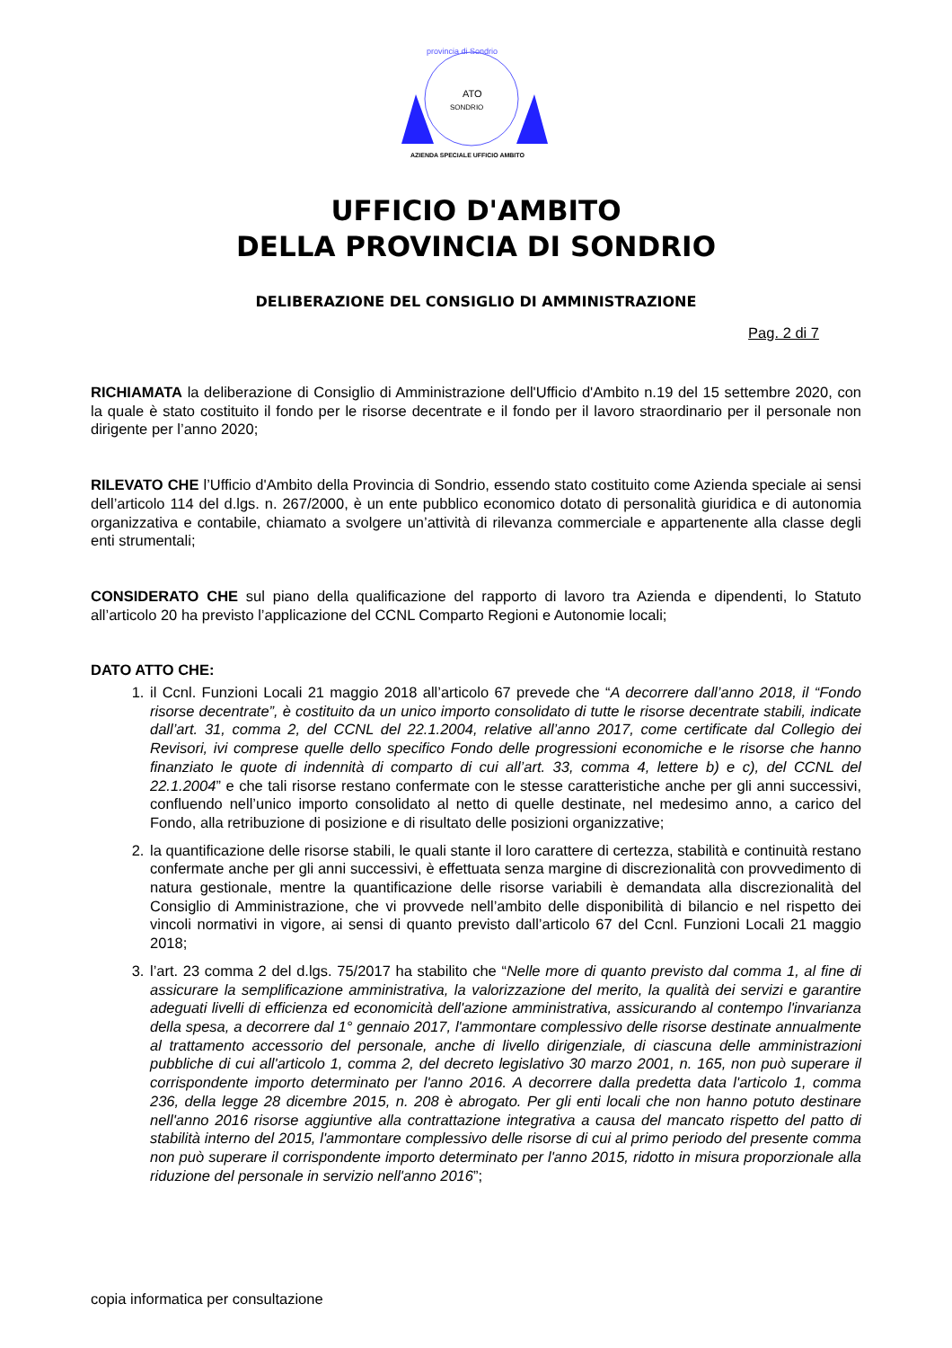ATO
SONDRIO
provincia di Sondrio
AZIENDA SPECIALE UFFICIO AMBITO
UFFICIO D'AMBITO
DELLA PROVINCIA DI SONDRIO
DELIBERAZIONE DEL CONSIGLIO DI AMMINISTRAZIONE
Pag. 2 di 7
RICHIAMATA la deliberazione di Consiglio di Amministrazione dell'Ufficio d'Ambito n.19 del 15 settembre 2020, con la quale è stato costituito il fondo per le risorse decentrate e il fondo per il lavoro straordinario per il personale non dirigente per l’anno 2020;
RILEVATO CHE l’Ufficio d'Ambito della Provincia di Sondrio, essendo stato costituito come Azienda speciale ai sensi dell’articolo 114 del d.lgs. n. 267/2000, è un ente pubblico economico dotato di personalità giuridica e di autonomia organizzativa e contabile, chiamato a svolgere un’attività di rilevanza commerciale e appartenente alla classe degli enti strumentali;
CONSIDERATO CHE sul piano della qualificazione del rapporto di lavoro tra Azienda e dipendenti, lo Statuto all’articolo 20 ha previsto l’applicazione del CCNL Comparto Regioni e Autonomie locali;
DATO ATTO CHE:
1. il Ccnl. Funzioni Locali 21 maggio 2018 all’articolo 67 prevede che “A decorrere dall’anno 2018, il “Fondo risorse decentrate”, è costituito da un unico importo consolidato di tutte le risorse decentrate stabili, indicate dall’art. 31, comma 2, del CCNL del 22.1.2004, relative all’anno 2017, come certificate dal Collegio dei Revisori, ivi comprese quelle dello specifico Fondo delle progressioni economiche e le risorse che hanno finanziato le quote di indennità di comparto di cui all’art. 33, comma 4, lettere b) e c), del CCNL del 22.1.2004” e che tali risorse restano confermate con le stesse caratteristiche anche per gli anni successivi, confluendo nell’unico importo consolidato al netto di quelle destinate, nel medesimo anno, a carico del Fondo, alla retribuzione di posizione e di risultato delle posizioni organizzative;
2. la quantificazione delle risorse stabili, le quali stante il loro carattere di certezza, stabilità e continuità restano confermate anche per gli anni successivi, è effettuata senza margine di discrezionalità con provvedimento di natura gestionale, mentre la quantificazione delle risorse variabili è demandata alla discrezionalità del Consiglio di Amministrazione, che vi provvede nell’ambito delle disponibilità di bilancio e nel rispetto dei vincoli normativi in vigore, ai sensi di quanto previsto dall’articolo 67 del Ccnl. Funzioni Locali 21 maggio 2018;
3. l’art. 23 comma 2 del d.lgs. 75/2017 ha stabilito che “Nelle more di quanto previsto dal comma 1, al fine di assicurare la semplificazione amministrativa, la valorizzazione del merito, la qualità dei servizi e garantire adeguati livelli di efficienza ed economicità dell'azione amministrativa, assicurando al contempo l'invarianza della spesa, a decorrere dal 1° gennaio 2017, l'ammontare complessivo delle risorse destinate annualmente al trattamento accessorio del personale, anche di livello dirigenziale, di ciascuna delle amministrazioni pubbliche di cui all'articolo 1, comma 2, del decreto legislativo 30 marzo 2001, n. 165, non può superare il corrispondente importo determinato per l'anno 2016. A decorrere dalla predetta data l'articolo 1, comma 236, della legge 28 dicembre 2015, n. 208 è abrogato. Per gli enti locali che non hanno potuto destinare nell'anno 2016 risorse aggiuntive alla contrattazione integrativa a causa del mancato rispetto del patto di stabilità interno del 2015, l'ammontare complessivo delle risorse di cui al primo periodo del presente comma non può superare il corrispondente importo determinato per l'anno 2015, ridotto in misura proporzionale alla riduzione del personale in servizio nell'anno 2016”;
copia informatica per consultazione